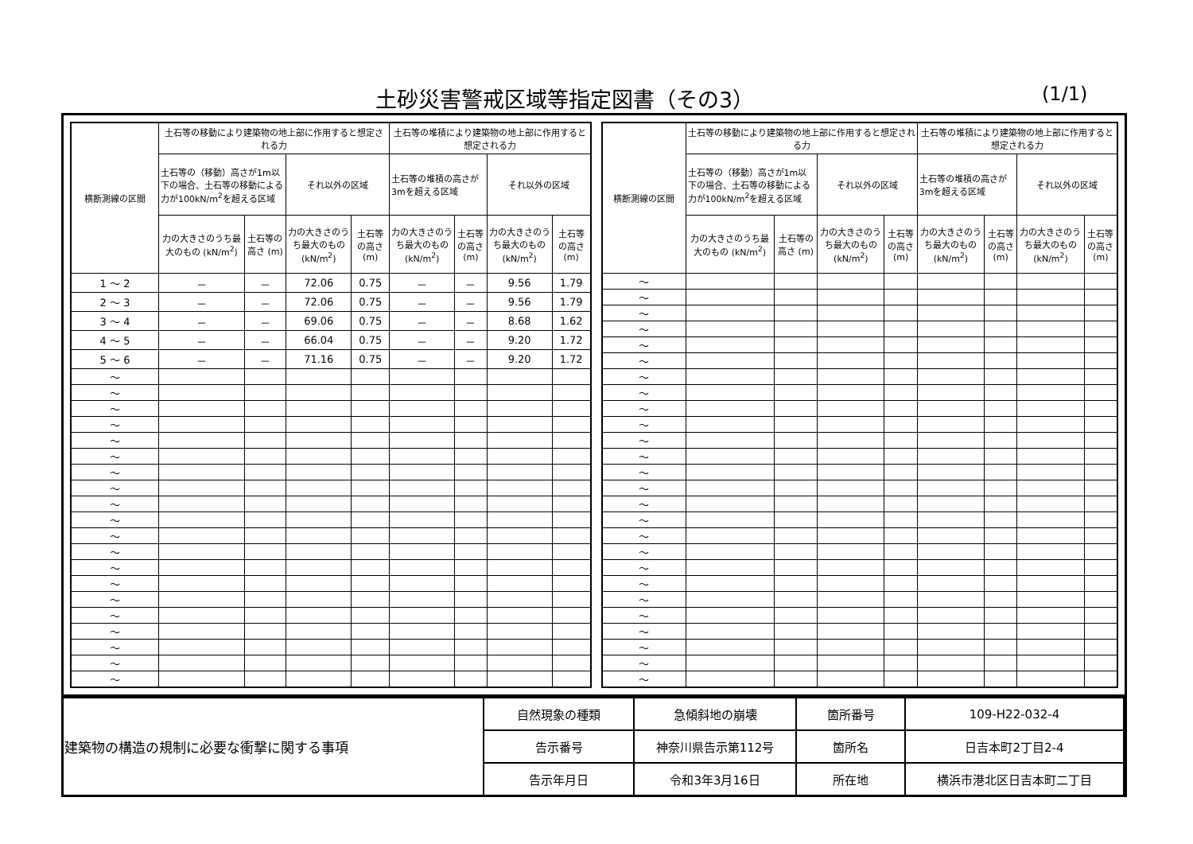土砂災害警戒区域等指定図書（その3） (1/1)
| 横断測線の区間 | 土石等の移動により建築物の地上部に作用すると想定される力 | | | | 土石等の堆積により建築物の地上部に作用すると想定される力 | | | |
| --- | --- | --- | --- | --- | --- | --- | --- | --- |
| | 土石等の（移動）高さが1m以下の場合、土石等の移動による力が100kN/m<sup>2</sup>を超える区域 | | それ以外の区域 | | 土石等の堆積の高さが3mを超える区域 | | それ以外の区域 | |
| | 力の大きさのうち最大のもの (kN/m<sup>2</sup>) | 土石等の高さ (m) | 力の大きさのうち最大のもの (kN/m<sup>2</sup>) | 土石等の高さ (m) | 力の大きさのうち最大のもの (kN/m<sup>2</sup>) | 土石等の高さ (m) | 力の大きさのうち最大のもの (kN/m<sup>2</sup>) | 土石等の高さ (m) |
| 1 ～ 2 | － | － | 72.06 | 0.75 | － | － | 9.56 | 1.79 |
| 2 ～ 3 | － | － | 72.06 | 0.75 | － | － | 9.56 | 1.79 |
| 3 ～ 4 | － | － | 69.06 | 0.75 | － | － | 8.68 | 1.62 |
| 4 ～ 5 | － | － | 66.04 | 0.75 | － | － | 9.20 | 1.72 |
| 5 ～ 6 | － | － | 71.16 | 0.75 | － | － | 9.20 | 1.72 |
| ～ | | | | | | | | |
| ～ | | | | | | | | |
| ～ | | | | | | | | |
| ～ | | | | | | | | |
| ～ | | | | | | | | |
| ～ | | | | | | | | |
| ～ | | | | | | | | |
| ～ | | | | | | | | |
| ～ | | | | | | | | |
| ～ | | | | | | | | |
| ～ | | | | | | | | |
| ～ | | | | | | | | |
| ～ | | | | | | | | |
| ～ | | | | | | | | |
| ～ | | | | | | | | |
| ～ | | | | | | | | |
| ～ | | | | | | | | |
| ～ | | | | | | | | |
| ～ | | | | | | | | |
| ～ | | | | | | | | |
| 横断測線の区間 | 土石等の移動により建築物の地上部に作用すると想定される力 | | | | 土石等の堆積により建築物の地上部に作用すると想定される力 | | | |
| --- | --- | --- | --- | --- | --- | --- | --- | --- |
| | 土石等の（移動）高さが1m以下の場合、土石等の移動による力が100kN/m<sup>2</sup>を超える区域 | | それ以外の区域 | | 土石等の堆積の高さが3mを超える区域 | | それ以外の区域 | |
| | 力の大きさのうち最大のもの (kN/m<sup>2</sup>) | 土石等の高さ (m) | 力の大きさのうち最大のもの (kN/m<sup>2</sup>) | 土石等の高さ (m) | 力の大きさのうち最大のもの (kN/m<sup>2</sup>) | 土石等の高さ (m) | 力の大きさのうち最大のもの (kN/m<sup>2</sup>) | 土石等の高さ (m) |
| ～ | | | | | | | | |
| ～ | | | | | | | | |
| ～ | | | | | | | | |
| ～ | | | | | | | | |
| ～ | | | | | | | | |
| ～ | | | | | | | | |
| ～ | | | | | | | | |
| ～ | | | | | | | | |
| ～ | | | | | | | | |
| ～ | | | | | | | | |
| ～ | | | | | | | | |
| ～ | | | | | | | | |
| ～ | | | | | | | | |
| ～ | | | | | | | | |
| ～ | | | | | | | | |
| ～ | | | | | | | | |
| ～ | | | | | | | | |
| ～ | | | | | | | | |
| ～ | | | | | | | | |
| ～ | | | | | | | | |
| ～ | | | | | | | | |
| ～ | | | | | | | | |
| ～ | | | | | | | | |
| ～ | | | | | | | | |
| ～ | | | | | | | | |
| ～ | | | | | | | | |
| 建築物の構造の規制に必要な衝撃に関する事項 | 自然現象の種類 | 急傾斜地の崩壊 | 箇所番号 | 109-H22-032-4 |
| | 告示番号 | 神奈川県告示第112号 | 箇所名 | 日吉本町2丁目2-4 |
| | 告示年月日 | 令和3年3月16日 | 所在地 | 横浜市港北区日吉本町二丁目 |